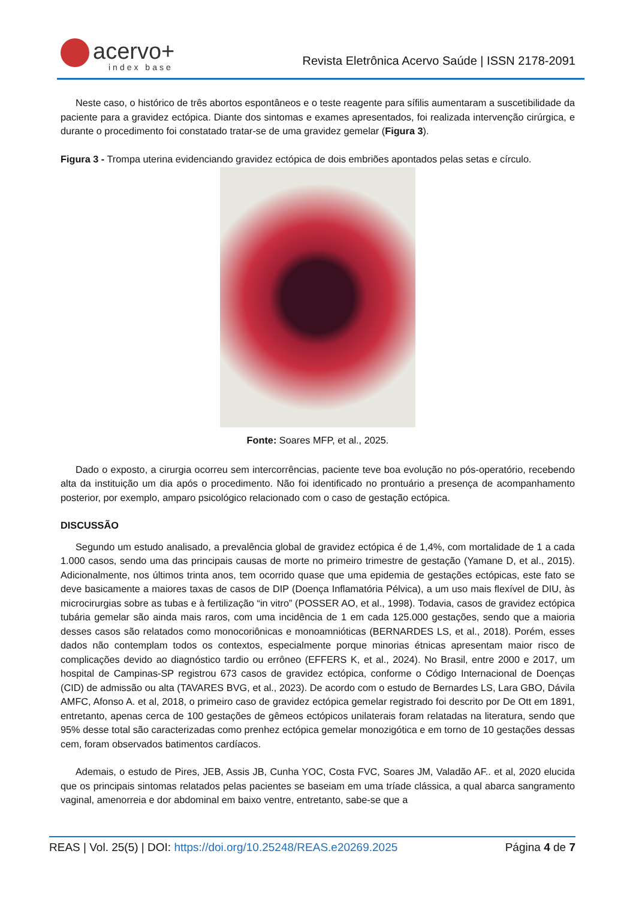acervo+
index base
Revista Eletrônica Acervo Saúde | ISSN 2178-2091
Neste caso, o histórico de três abortos espontâneos e o teste reagente para sífilis aumentaram a suscetibilidade da paciente para a gravidez ectópica. Diante dos sintomas e exames apresentados, foi realizada intervenção cirúrgica, e durante o procedimento foi constatado tratar-se de uma gravidez gemelar (Figura 3).
Figura 3 - Trompa uterina evidenciando gravidez ectópica de dois embriões apontados pelas setas e círculo.
Fonte: Soares MFP, et al., 2025.
Dado o exposto, a cirurgia ocorreu sem intercorrências, paciente teve boa evolução no pós-operatório, recebendo alta da instituição um dia após o procedimento. Não foi identificado no prontuário a presença de acompanhamento posterior, por exemplo, amparo psicológico relacionado com o caso de gestação ectópica.
DISCUSSÃO
Segundo um estudo analisado, a prevalência global de gravidez ectópica é de 1,4%, com mortalidade de 1 a cada 1.000 casos, sendo uma das principais causas de morte no primeiro trimestre de gestação (Yamane D, et al., 2015). Adicionalmente, nos últimos trinta anos, tem ocorrido quase que uma epidemia de gestações ectópicas, este fato se deve basicamente a maiores taxas de casos de DIP (Doença Inflamatória Pélvica), a um uso mais flexível de DIU, às microcirurgias sobre as tubas e à fertilização “in vitro” (POSSER AO, et al., 1998). Todavia, casos de gravidez ectópica tubária gemelar são ainda mais raros, com uma incidência de 1 em cada 125.000 gestações, sendo que a maioria desses casos são relatados como monocoriônicas e monoamnióticas (BERNARDES LS, et al., 2018). Porém, esses dados não contemplam todos os contextos, especialmente porque minorias étnicas apresentam maior risco de complicações devido ao diagnóstico tardio ou errôneo (EFFERS K, et al., 2024). No Brasil, entre 2000 e 2017, um hospital de Campinas-SP registrou 673 casos de gravidez ectópica, conforme o Código Internacional de Doenças (CID) de admissão ou alta (TAVARES BVG, et al., 2023). De acordo com o estudo de Bernardes LS, Lara GBO, Dávila AMFC, Afonso A. et al, 2018, o primeiro caso de gravidez ectópica gemelar registrado foi descrito por De Ott em 1891, entretanto, apenas cerca de 100 gestações de gêmeos ectópicos unilaterais foram relatadas na literatura, sendo que 95% desse total são caracterizadas como prenhez ectópica gemelar monozigótica e em torno de 10 gestações dessas cem, foram observados batimentos cardíacos.
Ademais, o estudo de Pires, JEB, Assis JB, Cunha YOC, Costa FVC, Soares JM, Valadão AF.. et al, 2020 elucida que os principais sintomas relatados pelas pacientes se baseiam em uma tríade clássica, a qual abarca sangramento vaginal, amenorreia e dor abdominal em baixo ventre, entretanto, sabe-se que a
REAS | Vol. 25(5) | DOI: https://doi.org/10.25248/REAS.e20269.2025 Página 4 de 7